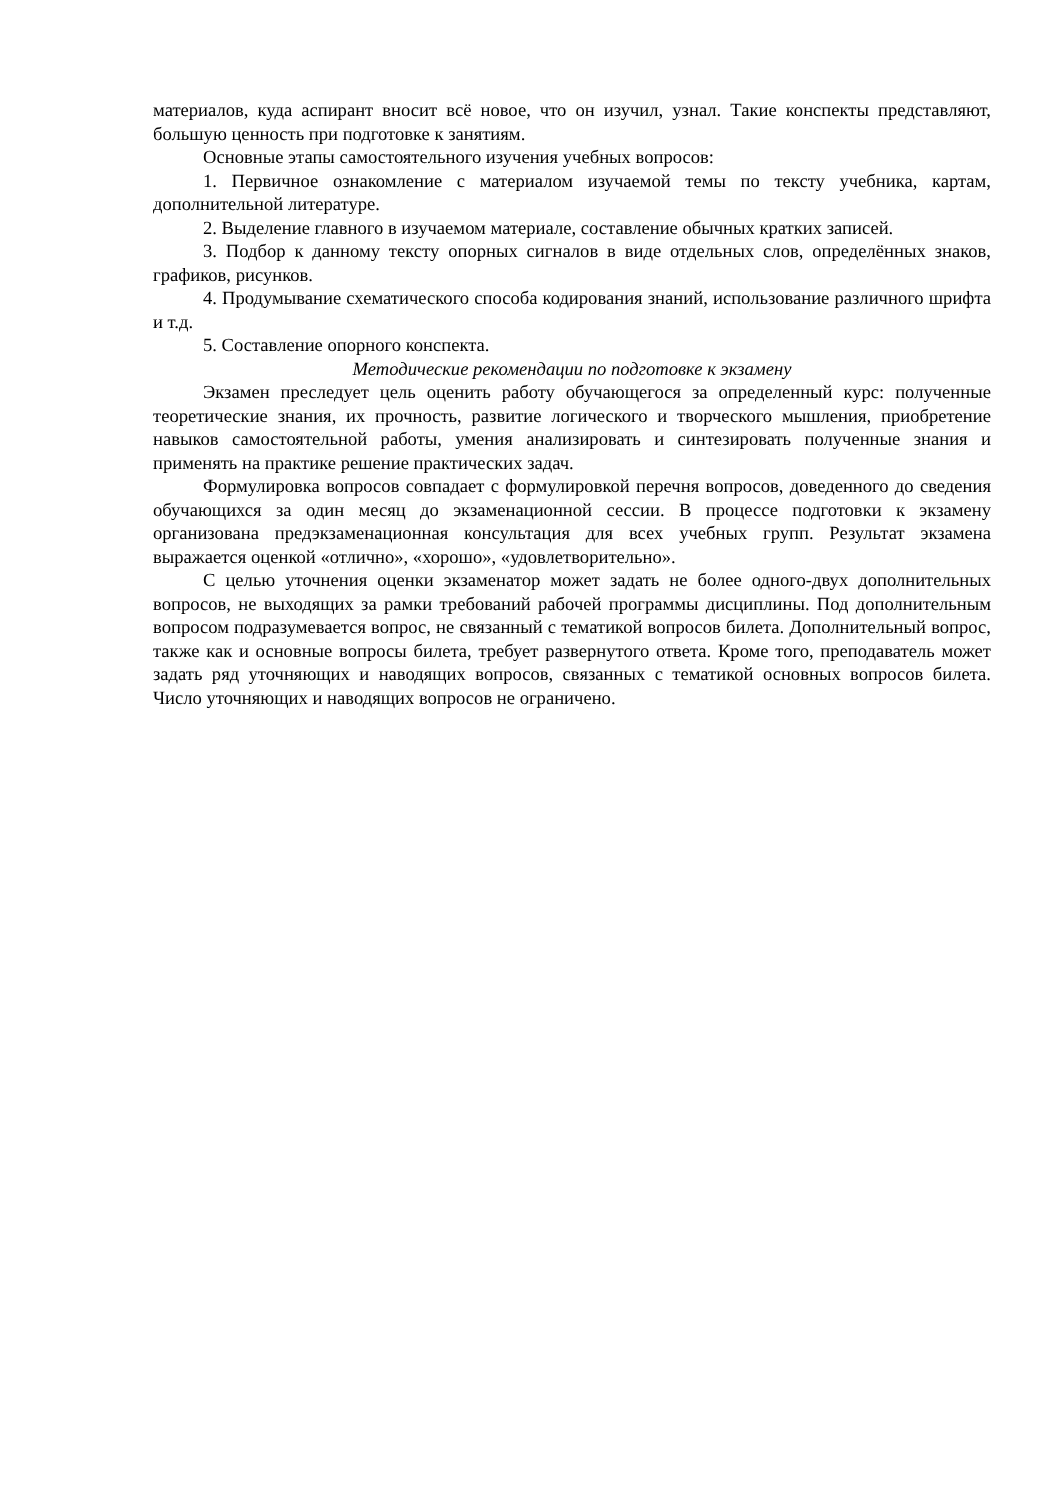материалов, куда аспирант вносит всё новое, что он изучил, узнал. Такие конспекты представляют, большую ценность при подготовке к занятиям.
Основные этапы самостоятельного изучения учебных вопросов:
1. Первичное ознакомление с материалом изучаемой темы по тексту учебника, картам, дополнительной литературе.
2. Выделение главного в изучаемом материале, составление обычных кратких записей.
3. Подбор к данному тексту опорных сигналов в виде отдельных слов, определённых знаков, графиков, рисунков.
4. Продумывание схематического способа кодирования знаний, использование различного шрифта и т.д.
5. Составление опорного конспекта.
Методические рекомендации по подготовке к экзамену
Экзамен преследует цель оценить работу обучающегося за определенный курс: полученные теоретические знания, их прочность, развитие логического и творческого мышления, приобретение навыков самостоятельной работы, умения анализировать и синтезировать полученные знания и применять на практике решение практических задач.
Формулировка вопросов совпадает с формулировкой перечня вопросов, доведенного до сведения обучающихся за один месяц до экзаменационной сессии. В процессе подготовки к экзамену организована предэкзаменационная консультация для всех учебных групп. Результат экзамена выражается оценкой «отлично», «хорошо», «удовлетворительно».
С целью уточнения оценки экзаменатор может задать не более одного-двух дополнительных вопросов, не выходящих за рамки требований рабочей программы дисциплины. Под дополнительным вопросом подразумевается вопрос, не связанный с тематикой вопросов билета. Дополнительный вопрос, также как и основные вопросы билета, требует развернутого ответа. Кроме того, преподаватель может задать ряд уточняющих и наводящих вопросов, связанных с тематикой основных вопросов билета. Число уточняющих и наводящих вопросов не ограничено.